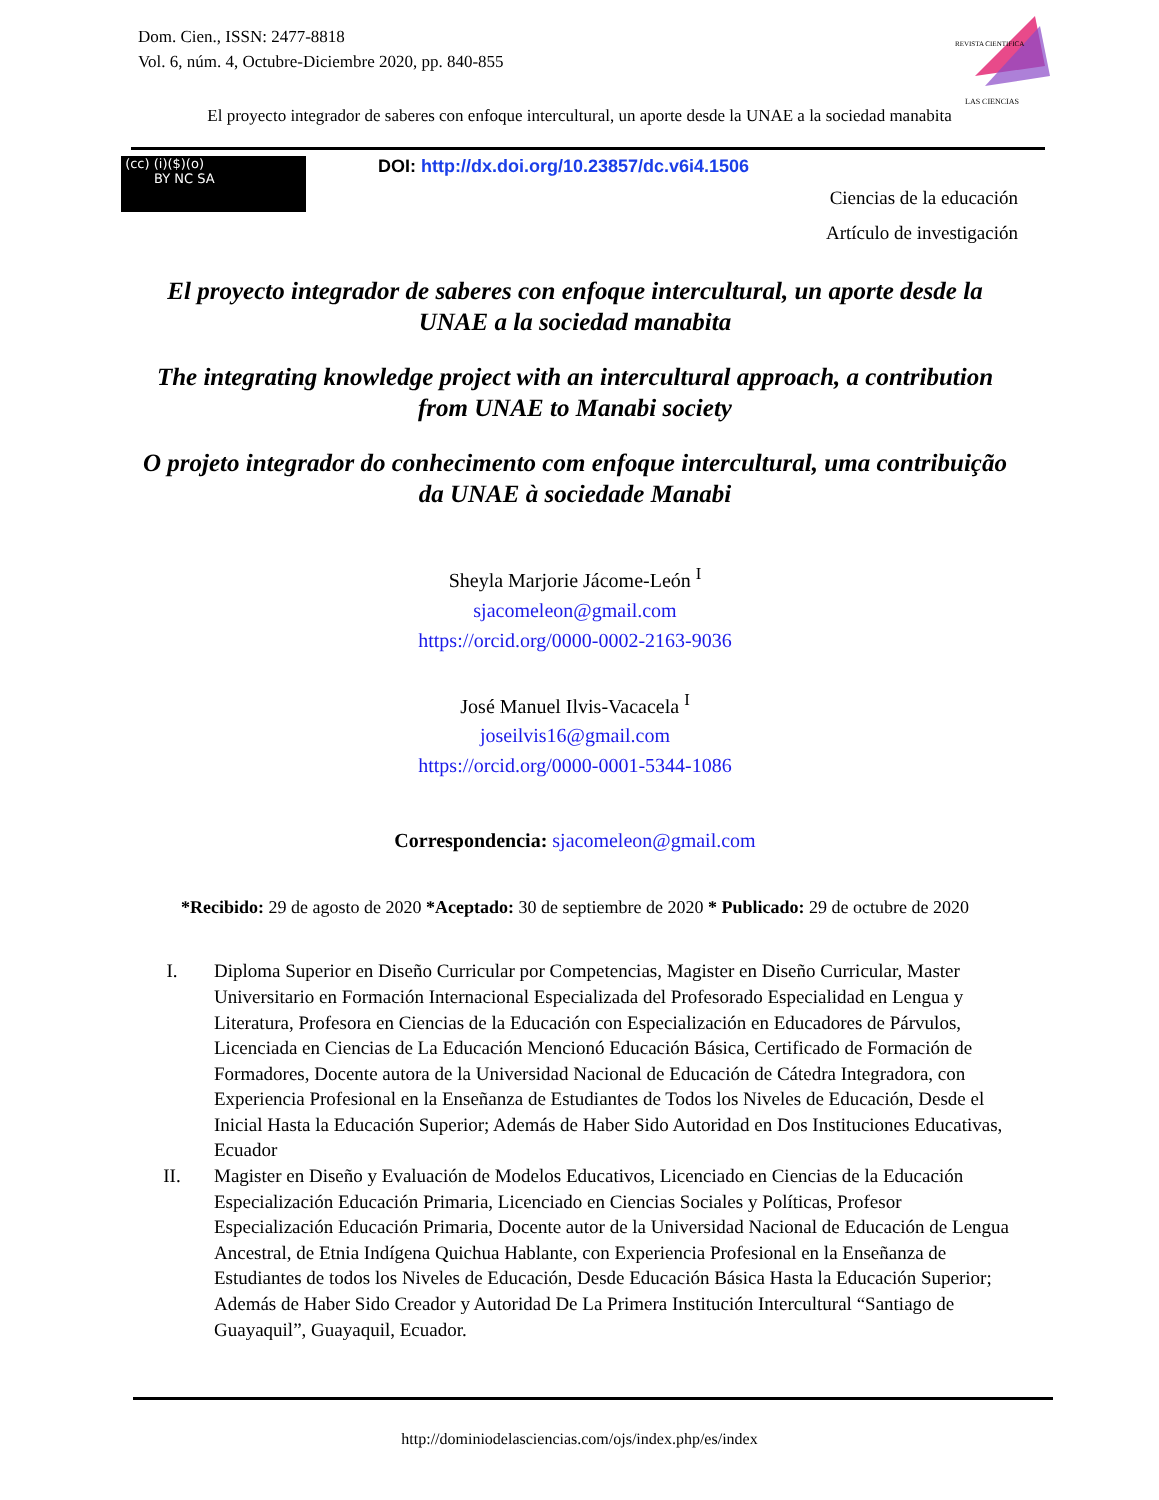Dom. Cien., ISSN: 2477-8818
Vol. 6, núm. 4, Octubre-Diciembre 2020, pp. 840-855
REVISTA CIENTIFICA
LAS CIENCIAS
El proyecto integrador de saberes con enfoque intercultural, un aporte desde la UNAE a la sociedad manabita
(cc) (i)($)(o)
BY NC SA
DOI: http://dx.doi.org/10.23857/dc.v6i4.1506
Ciencias de la educación
Artículo de investigación
El proyecto integrador de saberes con enfoque intercultural, un aporte desde la UNAE a la sociedad manabita
The integrating knowledge project with an intercultural approach, a contribution from UNAE to Manabi society
O projeto integrador do conhecimento com enfoque intercultural, uma contribuição da UNAE à sociedade Manabi
Sheyla Marjorie Jácome-León <sup>I</sup>
sjacomeleon@gmail.com
https://orcid.org/0000-0002-2163-9036
José Manuel Ilvis-Vacacela <sup>I</sup>
joseilvis16@gmail.com
https://orcid.org/0000-0001-5344-1086
Correspondencia: sjacomeleon@gmail.com
*Recibido: 29 de agosto de 2020 *Aceptado: 30 de septiembre de 2020 * Publicado: 29 de octubre de 2020
I. Diploma Superior en Diseño Curricular por Competencias, Magister en Diseño Curricular, Master Universitario en Formación Internacional Especializada del Profesorado Especialidad en Lengua y Literatura, Profesora en Ciencias de la Educación con Especialización en Educadores de Párvulos, Licenciada en Ciencias de La Educación Mencionó Educación Básica, Certificado de Formación de Formadores, Docente autora de la Universidad Nacional de Educación de Cátedra Integradora, con Experiencia Profesional en la Enseñanza de Estudiantes de Todos los Niveles de Educación, Desde el Inicial Hasta la Educación Superior; Además de Haber Sido Autoridad en Dos Instituciones Educativas, Ecuador
II. Magister en Diseño y Evaluación de Modelos Educativos, Licenciado en Ciencias de la Educación Especialización Educación Primaria, Licenciado en Ciencias Sociales y Políticas, Profesor Especialización Educación Primaria, Docente autor de la Universidad Nacional de Educación de Lengua Ancestral, de Etnia Indígena Quichua Hablante, con Experiencia Profesional en la Enseñanza de Estudiantes de todos los Niveles de Educación, Desde Educación Básica Hasta la Educación Superior; Además de Haber Sido Creador y Autoridad De La Primera Institución Intercultural “Santiago de Guayaquil”, Guayaquil, Ecuador.
http://dominiodelasciencias.com/ojs/index.php/es/index